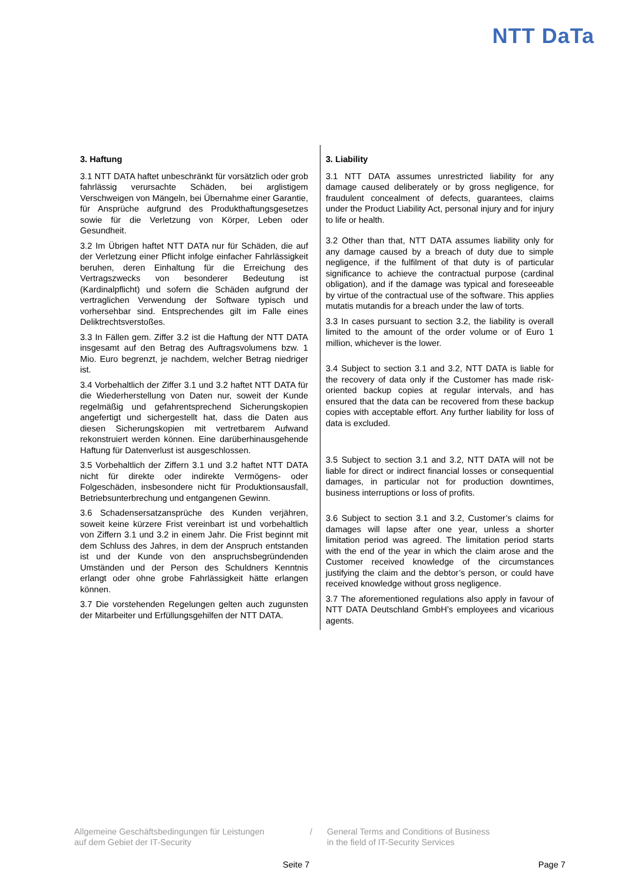NTT DaTa
3. Haftung
3.1 NTT DATA haftet unbeschränkt für vorsätzlich oder grob fahrlässig verursachte Schäden, bei arglistigem Verschweigen von Mängeln, bei Übernahme einer Garantie, für Ansprüche aufgrund des Produkthaftungsgesetzes sowie für die Verletzung von Körper, Leben oder Gesundheit.
3.2 Im Übrigen haftet NTT DATA nur für Schäden, die auf der Verletzung einer Pflicht infolge einfacher Fahrlässigkeit beruhen, deren Einhaltung für die Erreichung des Vertragszwecks von besonderer Bedeutung ist (Kardinalpflicht) und sofern die Schäden aufgrund der vertraglichen Verwendung der Software typisch und vorhersehbar sind. Entsprechendes gilt im Falle eines Deliktrechtsverstoßes.
3.3 In Fällen gem. Ziffer 3.2 ist die Haftung der NTT DATA insgesamt auf den Betrag des Auftragsvolumens bzw. 1 Mio. Euro begrenzt, je nachdem, welcher Betrag niedriger ist.
3.4 Vorbehaltlich der Ziffer 3.1 und 3.2 haftet NTT DATA für die Wiederherstellung von Daten nur, soweit der Kunde regelmäßig und gefahrentsprechend Sicherungskopien angefertigt und sichergestellt hat, dass die Daten aus diesen Sicherungskopien mit vertretbarem Aufwand rekonstruiert werden können. Eine darüberhinausgehende Haftung für Datenverlust ist ausgeschlossen.
3.5 Vorbehaltlich der Ziffern 3.1 und 3.2 haftet NTT DATA nicht für direkte oder indirekte Vermögens- oder Folgeschäden, insbesondere nicht für Produktionsausfall, Betriebsunterbrechung und entgangenen Gewinn.
3.6 Schadensersatzansprüche des Kunden verjähren, soweit keine kürzere Frist vereinbart ist und vorbehaltlich von Ziffern 3.1 und 3.2 in einem Jahr. Die Frist beginnt mit dem Schluss des Jahres, in dem der Anspruch entstanden ist und der Kunde von den anspruchsbegründenden Umständen und der Person des Schuldners Kenntnis erlangt oder ohne grobe Fahrlässigkeit hätte erlangen können.
3.7 Die vorstehenden Regelungen gelten auch zugunsten der Mitarbeiter und Erfüllungsgehilfen der NTT DATA.
3. Liability
3.1 NTT DATA assumes unrestricted liability for any damage caused deliberately or by gross negligence, for fraudulent concealment of defects, guarantees, claims under the Product Liability Act, personal injury and for injury to life or health.
3.2 Other than that, NTT DATA assumes liability only for any damage caused by a breach of duty due to simple negligence, if the fulfilment of that duty is of particular significance to achieve the contractual purpose (cardinal obligation), and if the damage was typical and foreseeable by virtue of the contractual use of the software. This applies mutatis mutandis for a breach under the law of torts.
3.3 In cases pursuant to section 3.2, the liability is overall limited to the amount of the order volume or of Euro 1 million, whichever is the lower.
3.4 Subject to section 3.1 and 3.2, NTT DATA is liable for the recovery of data only if the Customer has made risk-oriented backup copies at regular intervals, and has ensured that the data can be recovered from these backup copies with acceptable effort. Any further liability for loss of data is excluded.
3.5 Subject to section 3.1 and 3.2, NTT DATA will not be liable for direct or indirect financial losses or consequential damages, in particular not for production downtimes, business interruptions or loss of profits.
3.6 Subject to section 3.1 and 3.2, Customer’s claims for damages will lapse after one year, unless a shorter limitation period was agreed. The limitation period starts with the end of the year in which the claim arose and the Customer received knowledge of the circumstances justifying the claim and the debtor’s person, or could have received knowledge without gross negligence.
3.7 The aforementioned regulations also apply in favour of NTT DATA Deutschland GmbH’s employees and vicarious agents.
Allgemeine Geschäftsbedingungen für Leistungen
auf dem Gebiet der IT-Security
/ General Terms and Conditions of Business
in the field of IT-Security Services
Seite 7 Page 7